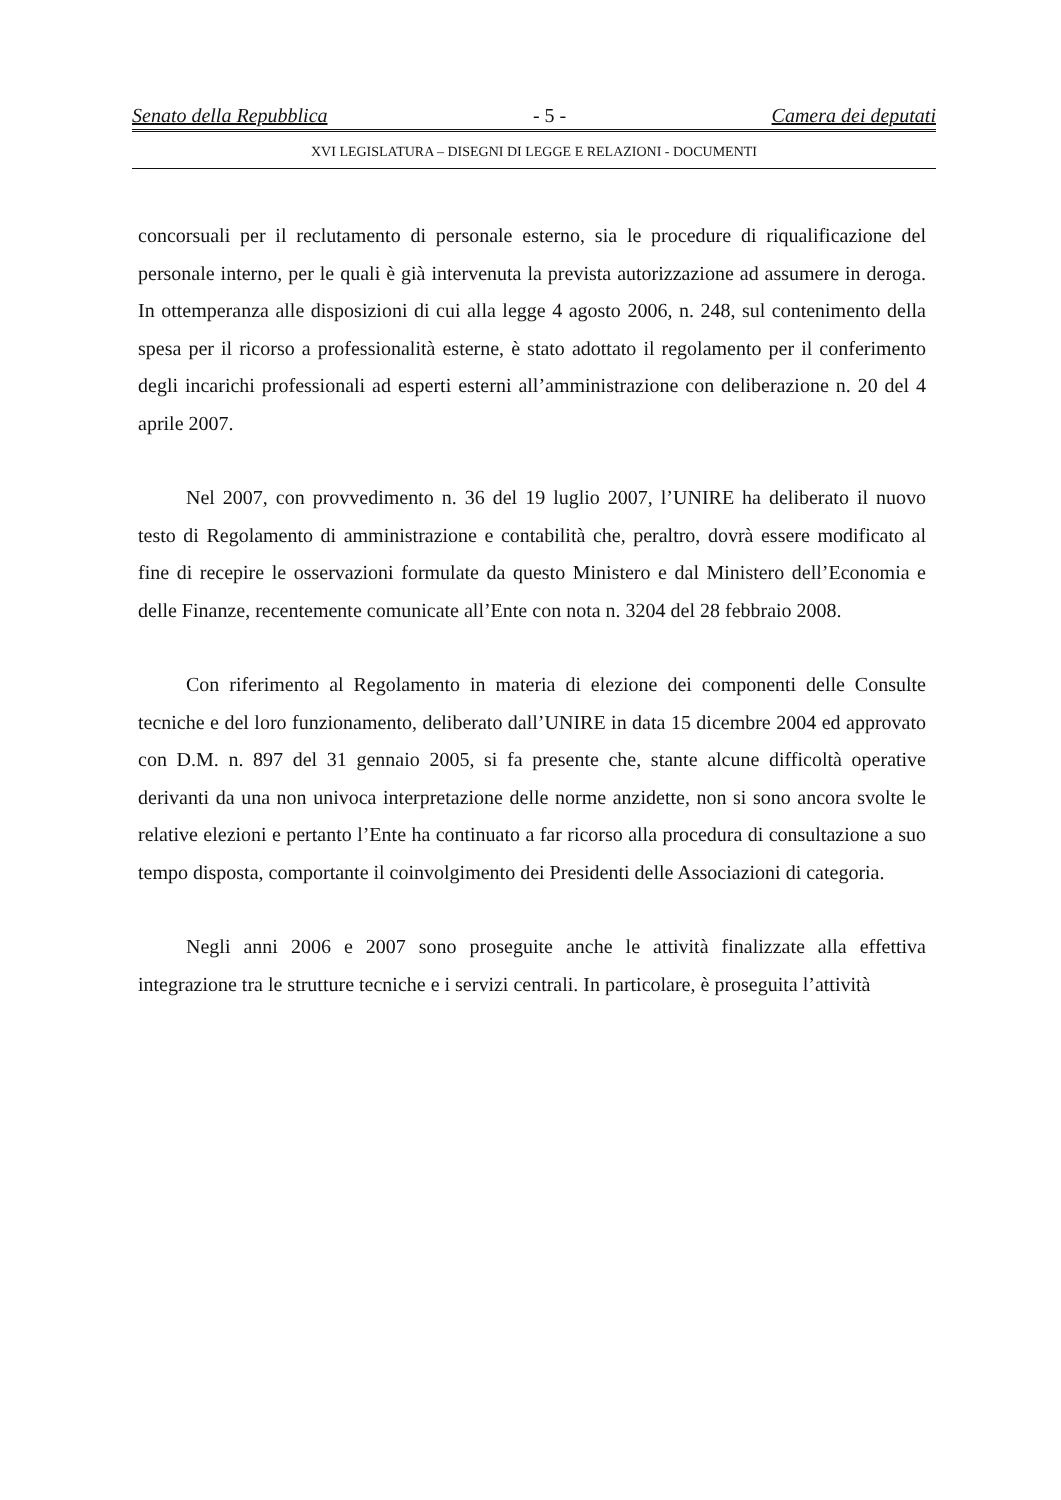Senato della Repubblica - 5 - Camera dei deputati
XVI LEGISLATURA – DISEGNI DI LEGGE E RELAZIONI - DOCUMENTI
concorsuali per il reclutamento di personale esterno, sia le procedure di riqualificazione del personale interno, per le quali è già intervenuta la prevista autorizzazione ad assumere in deroga. In ottemperanza alle disposizioni di cui alla legge 4 agosto 2006, n. 248, sul contenimento della spesa per il ricorso a professionalità esterne, è stato adottato il regolamento per il conferimento degli incarichi professionali ad esperti esterni all’amministrazione con deliberazione n. 20 del 4 aprile 2007.
Nel 2007, con provvedimento n. 36 del 19 luglio 2007, l’UNIRE ha deliberato il nuovo testo di Regolamento di amministrazione e contabilità che, peraltro, dovrà essere modificato al fine di recepire le osservazioni formulate da questo Ministero e dal Ministero dell’Economia e delle Finanze, recentemente comunicate all’Ente con nota n. 3204 del 28 febbraio 2008.
Con riferimento al Regolamento in materia di elezione dei componenti delle Consulte tecniche e del loro funzionamento, deliberato dall’UNIRE in data 15 dicembre 2004 ed approvato con D.M. n. 897 del 31 gennaio 2005, si fa presente che, stante alcune difficoltà operative derivanti da una non univoca interpretazione delle norme anzidette, non si sono ancora svolte le relative elezioni e pertanto l’Ente ha continuato a far ricorso alla procedura di consultazione a suo tempo disposta, comportante il coinvolgimento dei Presidenti delle Associazioni di categoria.
Negli anni 2006 e 2007 sono proseguite anche le attività finalizzate alla effettiva integrazione tra le strutture tecniche e i servizi centrali. In particolare, è proseguita l’attività